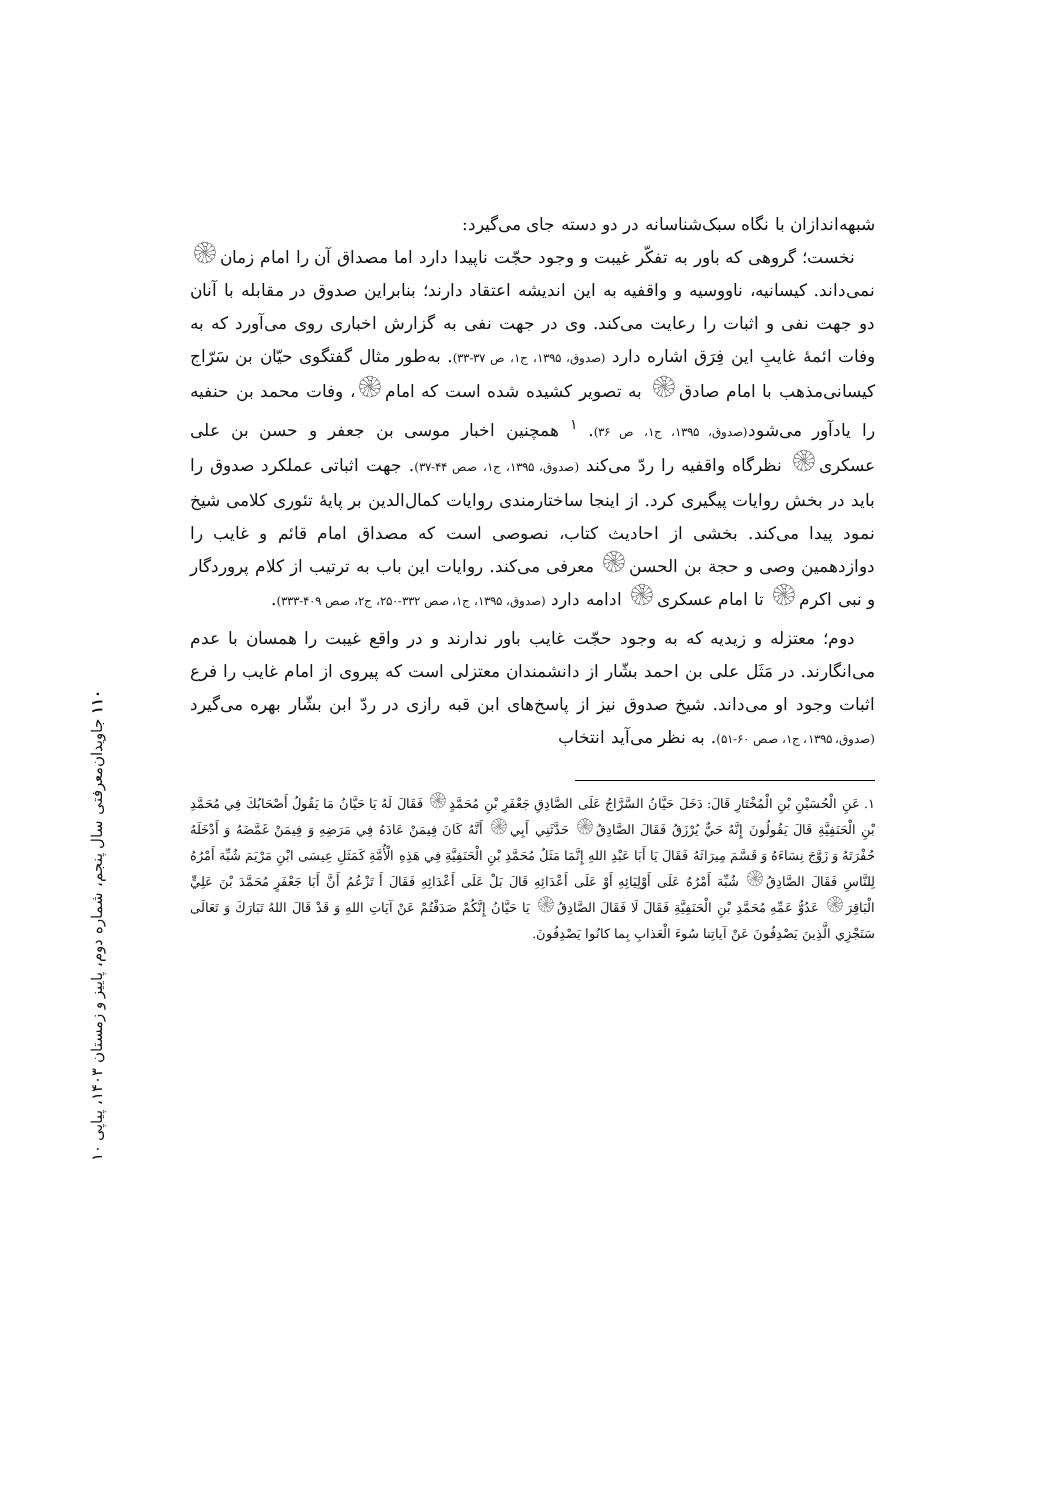شبهه‌اندازان با نگاه سبک‌شناسانه در دو دسته جای می‌گیرد:
نخست؛ گروهی که باور به تفکّر غیبت و وجود حجّت ناپیدا دارد اما مصداق آن را امام زمان۞ نمی‌داند. کیسانیه، ناووسیه و واقفیه به این اندیشه اعتقاد دارند؛ بنابراین صدوق در مقابله با آنان دو جهت نفی و اثبات را رعایت می‌کند. وی در جهت نفی به گزارش اخباری روی می‌آورد که به وفات ائمهٔ غایبِ این فِرَق اشاره دارد (صدوق، ۱۳۹۵، ج۱، ص ۳۷-۳۳). به‌طور مثال گفتگوی حیّان بن سَرّاج کیسانی‌مذهب با امام صادق۞ به تصویر کشیده شده است که امام۞، وفات محمد بن حنفیه را یادآور می‌شود(صدوق، ۱۳۹۵، ج۱، ص ۳۶). <sup>۱</sup> همچنین اخبار موسی بن جعفر و حسن بن علی عسکری۞ نظرگاه واقفیه را ردّ می‌کند (صدوق، ۱۳۹۵، ج۱، صص ۴۴-۳۷). جهت اثباتی عملکرد صدوق را باید در بخش روایات پیگیری کرد. از اینجا ساختارمندی روایات کمال‌الدین بر پایهٔ تئوری کلامی شیخ نمود پیدا می‌کند. بخشی از احادیث کتاب، نصوصی است که مصداق امام قائم و غایب را دوازدهمین وصی و حجة بن الحسن۞ معرفی می‌کند. روایات این باب به ترتیب از کلام پروردگار و نبی اکرم۞ تا امام عسکری۞ ادامه دارد (صدوق، ۱۳۹۵، ج۱، صص ۳۳۲-۲۵۰، ج۲، صص ۴۰۹-۳۳۳).
دوم؛ معتزله و زیدیه که به وجود حجّت غایب باور ندارند و در واقع غیبت را همسان با عدم می‌انگارند. در مَثَل علی بن احمد بشّار از دانشمندان معتزلی است که پیروی از امام غایب را فرع اثبات وجود او می‌داند. شیخ صدوق نیز از پاسخ‌های ابن قبه رازی در ردّ ابن بشّار بهره می‌گیرد (صدوق، ۱۳۹۵، ج۱، صص ۶۰-۵۱). به نظر می‌آید انتخاب
۱. عَنِ الْحُسَیْنِ بْنِ الْمُخْتَارِ قَالَ: دَخَلَ حَیَّانُ السَّرَّاجُ عَلَی الصَّادِقِ جَعْفَرِ بْنِ مُحَمَّدٍ۞ فَقَالَ لَهُ یَا حَیَّانُ مَا یَقُولُ أَصْحَابُكَ فِي مُحَمَّدِ بْنِ الْحَنَفِیَّةِ قَالَ یَقُولُونَ إِنَّهُ حَيٌّ یُرْزَقُ فَقَالَ الصَّادِقُ۞ حَدَّثَنِي أَبِي۞ أَنَّهُ كَانَ فِیمَنْ عَادَهُ فِي مَرَضِهِ وَ فِیمَنْ غَمَّضَهُ وَ أَدْخَلَهُ حُفْرَتَهُ وَ زَوَّجَ نِسَاءَهُ وَ قَسَّمَ مِیرَاثَهُ فَقَالَ یَا أَبَا عَبْدِ اللهِ إِنَّمَا مَثَلُ مُحَمَّدِ بْنِ الْحَنَفِیَّةِ فِي هَذِهِ الْأُمَّةِ كَمَثَلِ عِیسَی ابْنِ مَرْیَمَ شُبِّهَ أَمْرُهُ لِلنَّاسِ فَقَالَ الصَّادِقُ۞ شُبِّهَ أَمْرُهُ عَلَی أَوْلِیَائِهِ أَوْ عَلَی أَعْدَائِهِ قَالَ بَلْ عَلَی أَعْدَائِهِ فَقَالَ أَ تَزْعُمُ أَنَّ أَبَا جَعْفَرٍ مُحَمَّدَ بْنَ عَلِيٍّ الْبَاقِرَ۞ عَدُوُّ عَمِّهِ مُحَمَّدِ بْنِ الْحَنَفِیَّةِ فَقَالَ لَا فَقَالَ الصَّادِقُ۞ یَا حَیَّانُ إِنَّكُمْ صَدَفْتُمْ عَنْ آیَاتِ اللهِ وَ قَدْ قَالَ اللهُ تَبَارَكَ وَ تَعَالَی سَنَجْزِي الَّذِینَ یَصْدِفُونَ عَنْ آیاتِنا سُوءَ الْعَذابِ بِما كانُوا یَصْدِفُونَ.
۱۱۰ جاویدان‌معرفتی سال پنجم، شماره دوم، پاییز و زمستان ۱۴۰۳، پیاپی ۱۰